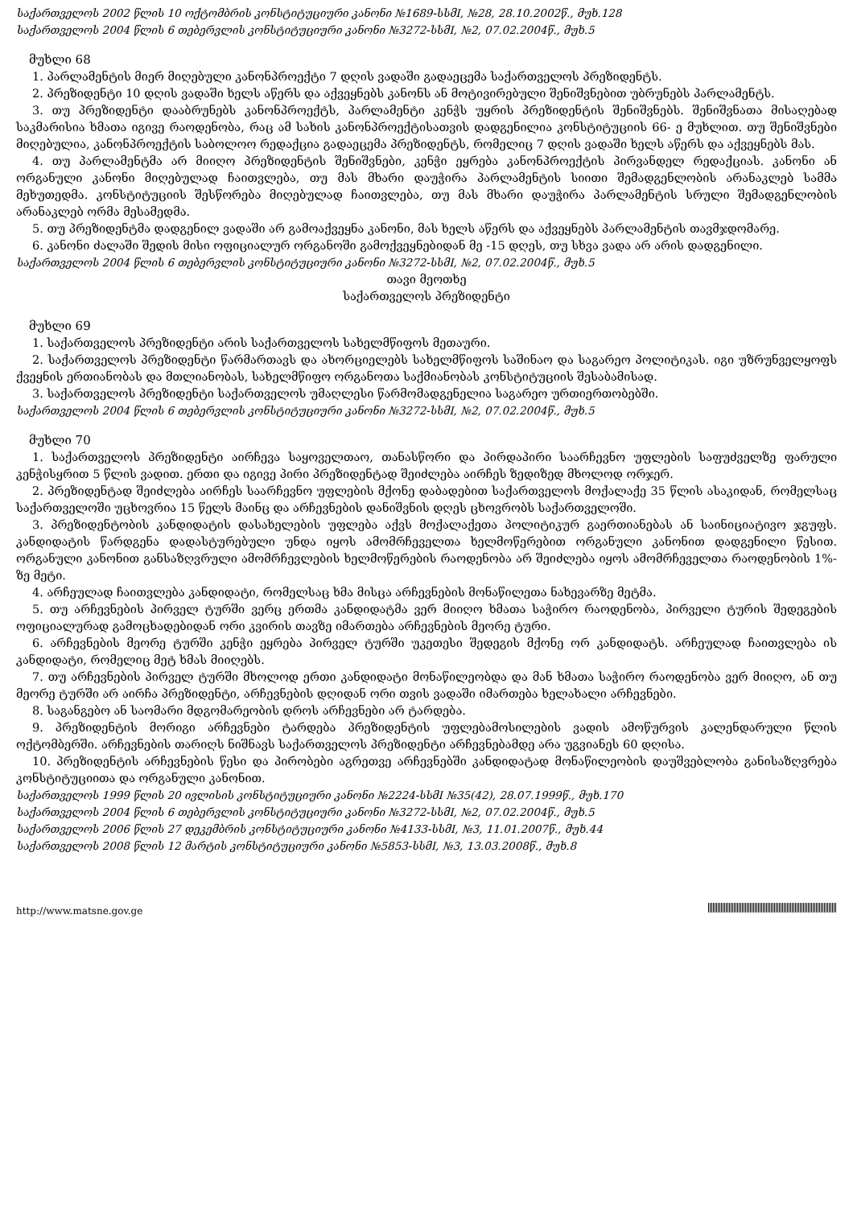საქართველოს 2002 წლის 10 ოქტომბრის კონსტიტუციური კანონი №1689-სსმI, №28, 28.10.2002წ., მუხ.128
საქართველოს 2004 წლის 6 თებერვლის კონსტიტუციური კანონი №3272-სსმI, №2, 07.02.2004წ., მუხ.5
მუხლი 68
1. პარლამენტის მიერ მიღებული კანონპროექტი 7 დღის ვადაში გადაეცემა საქართველოს პრეზიდენტს.
2. პრეზიდენტი 10 დღის ვადაში ხელს აწერს და აქვეყნებს კანონს ან მოტივირებული შენიშვნებით უბრუნებს პარლამენტს.
3. თუ პრეზიდენტი დააბრუნებს კანონპროექტს, პარლამენტი კენჭს უყრის პრეზიდენტის შენიშვნებს. შენიშვნათა მისაღებად საკმარისია ხმათა იგივე რაოდენობა, რაც ამ სახის კანონპროექტისათვის დადგენილია კონსტიტუციის 66- ე მუხლით. თუ შენიშვნები მიღებულია, კანონპროექტის საბოლოო რედაქცია გადაეცემა პრეზიდენტს, რომელიც 7 დღის ვადაში ხელს აწერს და აქვეყნებს მას.
4. თუ პარლამენტმა არ მიიღო პრეზიდენტის შენიშვნები, კენჭი ეყრება კანონპროექტის პირვანდელ რედაქციას. კანონი ან ორგანული კანონი მიღებულად ჩაითვლება, თუ მას მხარი დაუჭირა პარლამენტის სიითი შემადგენლობის არანაკლებ სამმა მეხუთედმა. კონსტიტუციის შესწორება მიღებულად ჩაითვლება, თუ მას მხარი დაუჭირა პარლამენტის სრული შემადგენლობის არანაკლებ ორმა მესამედმა.
5. თუ პრეზიდენტმა დადგენილ ვადაში არ გამოაქვეყნა კანონი, მას ხელს აწერს და აქვეყნებს პარლამენტის თავმჯდომარე.
6. კანონი ძალაში შედის მისი ოფიციალურ ორგანოში გამოქვეყნებიდან მე -15 დღეს, თუ სხვა ვადა არ არის დადგენილი.
საქართველოს 2004 წლის 6 თებერვლის კონსტიტუციური კანონი №3272-სსმI, №2, 07.02.2004წ., მუხ.5
თავი მეოთხე
საქართველოს პრეზიდენტი
მუხლი 69
1. საქართველოს პრეზიდენტი არის საქართველოს სახელმწიფოს მეთაური.
2. საქართველოს პრეზიდენტი წარმართავს და ახორციელებს სახელმწიფოს საშინაო და საგარეო პოლიტიკას. იგი უზრუნველყოფს ქვეყნის ერთიანობას და მთლიანობას, სახელმწიფო ორგანოთა საქმიანობას კონსტიტუციის შესაბამისად.
3. საქართველოს პრეზიდენტი საქართველოს უმაღლესი წარმომადგენელია საგარეო ურთიერთობებში.
საქართველოს 2004 წლის 6 თებერვლის კონსტიტუციური კანონი №3272-სსმI, №2, 07.02.2004წ., მუხ.5
მუხლი 70
1. საქართველოს პრეზიდენტი აირჩევა საყოველთაო, თანასწორი და პირდაპირი საარჩევნო უფლების საფუძველზე ფარული კენჭისყრით 5 წლის ვადით. ერთი და იგივე პირი პრეზიდენტად შეიძლება აირჩეს ზედიზედ მხოლოდ ორჯერ.
2. პრეზიდენტად შეიძლება აირჩეს საარჩევნო უფლების მქონე დაბადებით საქართველოს მოქალაქე 35 წლის ასაკიდან, რომელსაც საქართველოში უცხოვრია 15 წელს მაინც და არჩევნების დანიშვნის დღეს ცხოვრობს საქართველოში.
3. პრეზიდენტობის კანდიდატის დასახელების უფლება აქვს მოქალაქეთა პოლიტიკურ გაერთიანებას ან საინიციატივო ჯგუფს. კანდიდატის წარდგენა დადასტურებული უნდა იყოს ამომრჩეველთა ხელმოწერებით ორგანული კანონით დადგენილი წესით. ორგანული კანონით განსაზღვრული ამომრჩევლების ხელმოწერების რაოდენობა არ შეიძლება იყოს ამომრჩეველთა რაოდენობის 1%- ზე მეტი.
4. არჩეულად ჩაითვლება კანდიდატი, რომელსაც ხმა მისცა არჩევნების მონაწილეთა ნახევარზე მეტმა.
5. თუ არჩევნების პირველ ტურში ვერც ერთმა კანდიდატმა ვერ მიიღო ხმათა საჭირო რაოდენობა, პირველი ტურის შედეგების ოფიციალურად გამოცხადებიდან ორი კვირის თავზე იმართება არჩევნების მეორე ტური.
6. არჩევნების მეორე ტურში კენჭი ეყრება პირველ ტურში უკეთესი შედეგის მქონე ორ კანდიდატს. არჩეულად ჩაითვლება ის კანდიდატი, რომელიც მეტ ხმას მიიღებს.
7. თუ არჩევნების პირველ ტურში მხოლოდ ერთი კანდიდატი მონაწილეობდა და მან ხმათა საჭირო რაოდენობა ვერ მიიღო, ან თუ მეორე ტურში არ აირჩა პრეზიდენტი, არჩევნების დღიდან ორი თვის ვადაში იმართება ხელახალი არჩევნები.
8. საგანგებო ან საომარი მდგომარეობის დროს არჩევნები არ ტარდება.
9. პრეზიდენტის მორიგი არჩევნები ტარდება პრეზიდენტის უფლებამოსილების ვადის ამოწურვის კალენდარული წლის ოქტომბერში. არჩევნების თარიღს ნიშნავს საქართველოს პრეზიდენტი არჩევნებამდე არა უგვიანეს 60 დღისა.
10. პრეზიდენტის არჩევნების წესი და პირობები აგრეთვე არჩევნებში კანდიდატად მონაწილეობის დაუშვებლობა განისაზღვრება კონსტიტუციითა და ორგანული კანონით.
საქართველოს 1999 წლის 20 ივლისის კონსტიტუციური კანონი №2224-სსმI №35(42), 28.07.1999წ., მუხ.170
საქართველოს 2004 წლის 6 თებერვლის კონსტიტუციური კანონი №3272-სსმI, №2, 07.02.2004წ., მუხ.5
საქართველოს 2006 წლის 27 დეკემბრის კონსტიტუციური კანონი №4133-სსმI, №3, 11.01.2007წ., მუხ.44
საქართველოს 2008 წლის 12 მარტის კონსტიტუციური კანონი №5853-სსმI, №3, 13.03.2008წ., მუხ.8
http://www.matsne.gov.ge